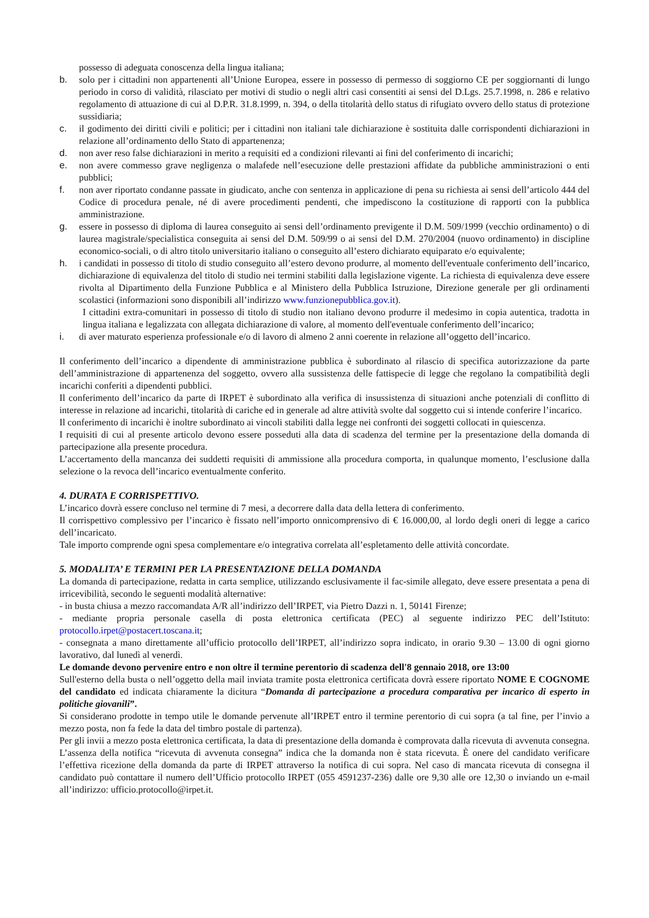possesso di adeguata conoscenza della lingua italiana;
b. solo per i cittadini non appartenenti all’Unione Europea, essere in possesso di permesso di soggiorno CE per soggiornanti di lungo periodo in corso di validità, rilasciato per motivi di studio o negli altri casi consentiti ai sensi del D.Lgs. 25.7.1998, n. 286 e relativo regolamento di attuazione di cui al D.P.R. 31.8.1999, n. 394, o della titolarità dello status di rifugiato ovvero dello status di protezione sussidiaria;
c. il godimento dei diritti civili e politici; per i cittadini non italiani tale dichiarazione è sostituita dalle corrispondenti dichiarazioni in relazione all’ordinamento dello Stato di appartenenza;
d. non aver reso false dichiarazioni in merito a requisiti ed a condizioni rilevanti ai fini del conferimento di incarichi;
e. non avere commesso grave negligenza o malafede nell’esecuzione delle prestazioni affidate da pubbliche amministrazioni o enti pubblici;
f. non aver riportato condanne passate in giudicato, anche con sentenza in applicazione di pena su richiesta ai sensi dell’articolo 444 del Codice di procedura penale, né di avere procedimenti pendenti, che impediscono la costituzione di rapporti con la pubblica amministrazione.
g. essere in possesso di diploma di laurea conseguito ai sensi dell’ordinamento previgente il D.M. 509/1999 (vecchio ordinamento) o di laurea magistrale/specialistica conseguita ai sensi del D.M. 509/99 o ai sensi del D.M. 270/2004 (nuovo ordinamento) in discipline economico-sociali, o di altro titolo universitario italiano o conseguito all’estero dichiarato equiparato e/o equivalente;
h. i candidati in possesso di titolo di studio conseguito all’estero devono produrre, al momento dell'eventuale conferimento dell’incarico, dichiarazione di equivalenza del titolo di studio nei termini stabiliti dalla legislazione vigente. La richiesta di equivalenza deve essere rivolta al Dipartimento della Funzione Pubblica e al Ministero della Pubblica Istruzione, Direzione generale per gli ordinamenti scolastici (informazioni sono disponibili all’indirizzo www.funzionepubblica.gov.it).
I cittadini extra-comunitari in possesso di titolo di studio non italiano devono produrre il medesimo in copia autentica, tradotta in lingua italiana e legalizzata con allegata dichiarazione di valore, al momento dell'eventuale conferimento dell’incarico;
i. di aver maturato esperienza professionale e/o di lavoro di almeno 2 anni coerente in relazione all’oggetto dell’incarico.
Il conferimento dell’incarico a dipendente di amministrazione pubblica è subordinato al rilascio di specifica autorizzazione da parte dell’amministrazione di appartenenza del soggetto, ovvero alla sussistenza delle fattispecie di legge che regolano la compatibilità degli incarichi conferiti a dipendenti pubblici.
Il conferimento dell’incarico da parte di IRPET è subordinato alla verifica di insussistenza di situazioni anche potenziali di conflitto di interesse in relazione ad incarichi, titolarità di cariche ed in generale ad altre attività svolte dal soggetto cui si intende conferire l’incarico.
Il conferimento di incarichi è inoltre subordinato ai vincoli stabiliti dalla legge nei confronti dei soggetti collocati in quiescenza.
I requisiti di cui al presente articolo devono essere posseduti alla data di scadenza del termine per la presentazione della domanda di partecipazione alla presente procedura.
L’accertamento della mancanza dei suddetti requisiti di ammissione alla procedura comporta, in qualunque momento, l’esclusione dalla selezione o la revoca dell’incarico eventualmente conferito.
4. DURATA E CORRISPETTIVO.
L’incarico dovrà essere concluso nel termine di 7 mesi, a decorrere dalla data della lettera di conferimento.
Il corrispettivo complessivo per l’incarico è fissato nell’importo onnicomprensivo di € 16.000,00, al lordo degli oneri di legge a carico dell’incaricato.
Tale importo comprende ogni spesa complementare e/o integrativa correlata all’espletamento delle attività concordate.
5. MODALITA’ E TERMINI PER LA PRESENTAZIONE DELLA DOMANDA
La domanda di partecipazione, redatta in carta semplice, utilizzando esclusivamente il fac-simile allegato, deve essere presentata a pena di irricevibilità, secondo le seguenti modalità alternative:
- in busta chiusa a mezzo raccomandata A/R all’indirizzo dell’IRPET, via Pietro Dazzi n. 1, 50141 Firenze;
- mediante propria personale casella di posta elettronica certificata (PEC) al seguente indirizzo PEC dell’Istituto: protocollo.irpet@postacert.toscana.it;
- consegnata a mano direttamente all’ufficio protocollo dell’IRPET, all’indirizzo sopra indicato, in orario 9.30 – 13.00 di ogni giorno lavorativo, dal lunedì al venerdì.
Le domande devono pervenire entro e non oltre il termine perentorio di scadenza dell'8 gennaio 2018, ore 13:00
Sull'esterno della busta o nell’oggetto della mail inviata tramite posta elettronica certificata dovrà essere riportato NOME E COGNOME del candidato ed indicata chiaramente la dicitura “Domanda di partecipazione a procedura comparativa per incarico di esperto in politiche giovanili”.
Si considerano prodotte in tempo utile le domande pervenute all’IRPET entro il termine perentorio di cui sopra (a tal fine, per l’invio a mezzo posta, non fa fede la data del timbro postale di partenza).
Per gli invii a mezzo posta elettronica certificata, la data di presentazione della domanda è comprovata dalla ricevuta di avvenuta consegna. L’assenza della notifica “ricevuta di avvenuta consegna” indica che la domanda non è stata ricevuta. È onere del candidato verificare l’effettiva ricezione della domanda da parte di IRPET attraverso la notifica di cui sopra. Nel caso di mancata ricevuta di consegna il candidato può contattare il numero dell’Ufficio protocollo IRPET (055 4591237-236) dalle ore 9,30 alle ore 12,30 o inviando un e-mail all’indirizzo: ufficio.protocollo@irpet.it.